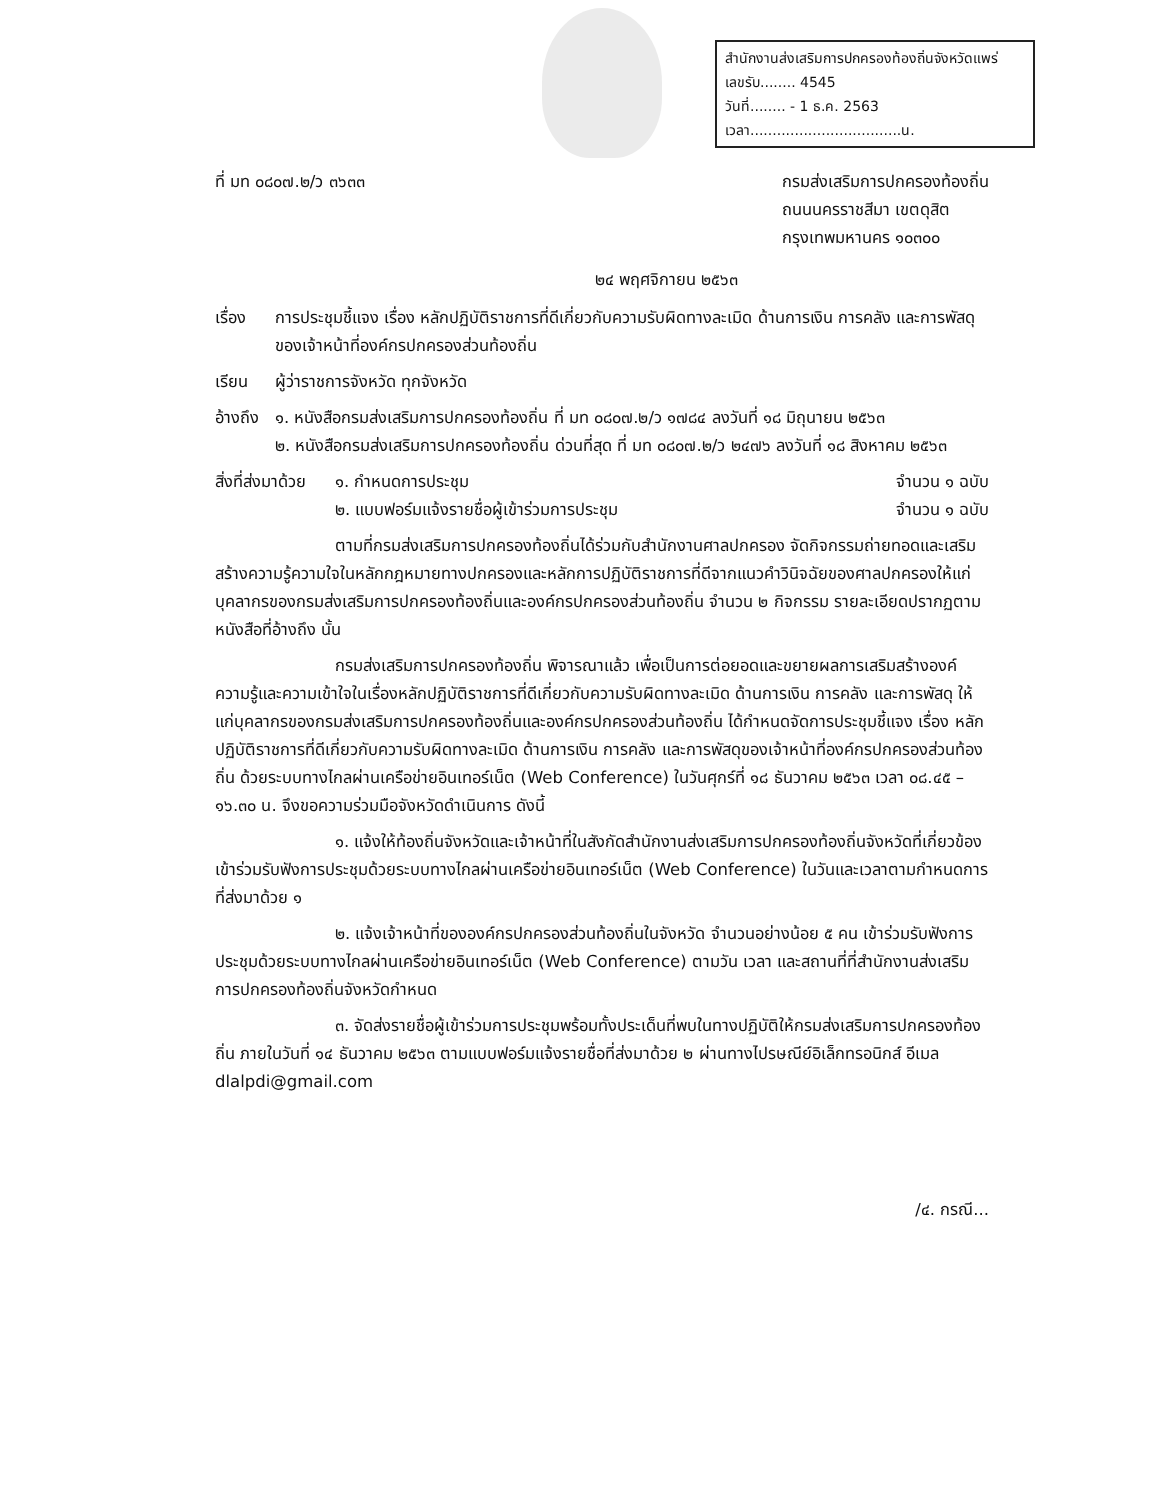สำนักงานส่งเสริมการปกครองท้องถิ่นจังหวัดแพร่
เลขรับ........ 4545
วันที่........ - 1 ธ.ค. 2563
เวลา..................................น.
ที่ มท ๐๘๐๗.๒/ว ๓๖๓๓ กรมส่งเสริมการปกครองท้องถิ่น
ถนนนครราชสีมา เขตดุสิต
กรุงเทพมหานคร ๑๐๓๐๐
๒๔ พฤศจิกายน ๒๕๖๓
เรื่อง การประชุมชี้แจง เรื่อง หลักปฏิบัติราชการที่ดีเกี่ยวกับความรับผิดทางละเมิด ด้านการเงิน การคลัง และการพัสดุของเจ้าหน้าที่องค์กรปกครองส่วนท้องถิ่น
เรียน ผู้ว่าราชการจังหวัด ทุกจังหวัด
อ้างถึง
๑. หนังสือกรมส่งเสริมการปกครองท้องถิ่น ที่ มท ๐๘๐๗.๒/ว ๑๗๘๔ ลงวันที่ ๑๘ มิถุนายน ๒๕๖๓
๒. หนังสือกรมส่งเสริมการปกครองท้องถิ่น ด่วนที่สุด ที่ มท ๐๘๐๗.๒/ว ๒๔๗๖ ลงวันที่ ๑๘ สิงหาคม ๒๕๖๓
สิ่งที่ส่งมาด้วย
๑. กำหนดการประชุม
๒. แบบฟอร์มแจ้งรายชื่อผู้เข้าร่วมการประชุม
จำนวน ๑ ฉบับ
จำนวน ๑ ฉบับ
ตามที่กรมส่งเสริมการปกครองท้องถิ่นได้ร่วมกับสำนักงานศาลปกครอง จัดกิจกรรมถ่ายทอดและเสริมสร้างความรู้ความใจในหลักกฎหมายทางปกครองและหลักการปฏิบัติราชการที่ดีจากแนวคำวินิจฉัยของศาลปกครองให้แก่บุคลากรของกรมส่งเสริมการปกครองท้องถิ่นและองค์กรปกครองส่วนท้องถิ่น จำนวน ๒ กิจกรรม รายละเอียดปรากฏตามหนังสือที่อ้างถึง นั้น
กรมส่งเสริมการปกครองท้องถิ่น พิจารณาแล้ว เพื่อเป็นการต่อยอดและขยายผลการเสริมสร้างองค์ความรู้และความเข้าใจในเรื่องหลักปฏิบัติราชการที่ดีเกี่ยวกับความรับผิดทางละเมิด ด้านการเงิน การคลัง และการพัสดุ ให้แก่บุคลากรของกรมส่งเสริมการปกครองท้องถิ่นและองค์กรปกครองส่วนท้องถิ่น ได้กำหนดจัดการประชุมชี้แจง เรื่อง หลักปฏิบัติราชการที่ดีเกี่ยวกับความรับผิดทางละเมิด ด้านการเงิน การคลัง และการพัสดุของเจ้าหน้าที่องค์กรปกครองส่วนท้องถิ่น ด้วยระบบทางไกลผ่านเครือข่ายอินเทอร์เน็ต (Web Conference) ในวันศุกร์ที่ ๑๘ ธันวาคม ๒๕๖๓ เวลา ๐๘.๔๕ – ๑๖.๓๐ น. จึงขอความร่วมมือจังหวัดดำเนินการ ดังนี้
๑. แจ้งให้ท้องถิ่นจังหวัดและเจ้าหน้าที่ในสังกัดสำนักงานส่งเสริมการปกครองท้องถิ่นจังหวัดที่เกี่ยวข้องเข้าร่วมรับฟังการประชุมด้วยระบบทางไกลผ่านเครือข่ายอินเทอร์เน็ต (Web Conference) ในวันและเวลาตามกำหนดการที่ส่งมาด้วย ๑
๒. แจ้งเจ้าหน้าที่ขององค์กรปกครองส่วนท้องถิ่นในจังหวัด จำนวนอย่างน้อย ๕ คน เข้าร่วมรับฟังการประชุมด้วยระบบทางไกลผ่านเครือข่ายอินเทอร์เน็ต (Web Conference) ตามวัน เวลา และสถานที่ที่สำนักงานส่งเสริมการปกครองท้องถิ่นจังหวัดกำหนด
๓. จัดส่งรายชื่อผู้เข้าร่วมการประชุมพร้อมทั้งประเด็นที่พบในทางปฏิบัติให้กรมส่งเสริมการปกครองท้องถิ่น ภายในวันที่ ๑๔ ธันวาคม ๒๕๖๓ ตามแบบฟอร์มแจ้งรายชื่อที่ส่งมาด้วย ๒ ผ่านทางไปรษณีย์อิเล็กทรอนิกส์ อีเมล dlalpdi@gmail.com
/๔. กรณี...